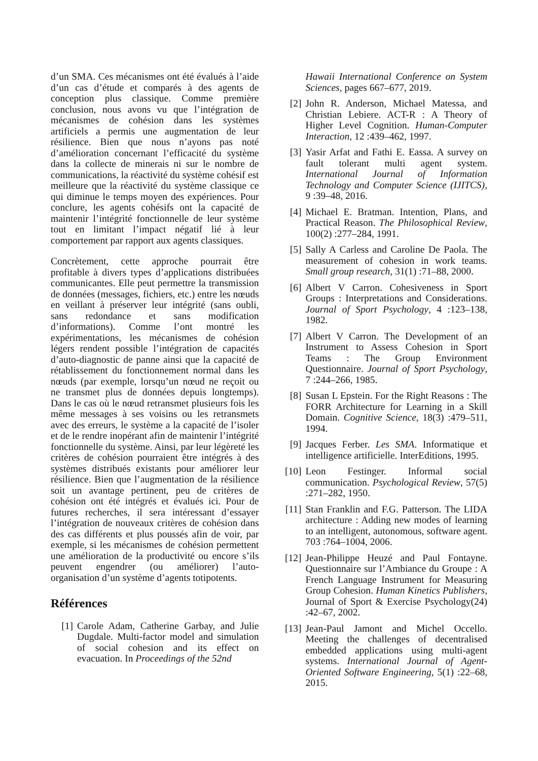d’un SMA. Ces mécanismes ont été évalués à l’aide d’un cas d’étude et comparés à des agents de conception plus classique. Comme première conclusion, nous avons vu que l’intégration de mécanismes de cohésion dans les systèmes artificiels a permis une augmentation de leur résilience. Bien que nous n’ayons pas noté d’amélioration concernant l’efficacité du système dans la collecte de minerais ni sur le nombre de communications, la réactivité du système cohésif est meilleure que la réactivité du système classique ce qui diminue le temps moyen des expériences. Pour conclure, les agents cohésifs ont la capacité de maintenir l’intégrité fonctionnelle de leur système tout en limitant l’impact négatif lié à leur comportement par rapport aux agents classiques.
Concrètement, cette approche pourrait être profitable à divers types d’applications distribuées communicantes. Elle peut permettre la transmission de données (messages, fichiers, etc.) entre les nœuds en veillant à préserver leur intégrité (sans oubli, sans redondance et sans modification d’informations). Comme l’ont montré les expérimentations, les mécanismes de cohésion légers rendent possible l’intégration de capacités d’auto-diagnostic de panne ainsi que la capacité de rétablissement du fonctionnement normal dans les nœuds (par exemple, lorsqu’un nœud ne reçoit ou ne transmet plus de données depuis longtemps). Dans le cas où le nœud retransmet plusieurs fois les même messages à ses voisins ou les retransmets avec des erreurs, le système a la capacité de l’isoler et de le rendre inopérant afin de maintenir l’intégrité fonctionnelle du système. Ainsi, par leur légèreté les critères de cohésion pourraient être intégrés à des systèmes distribués existants pour améliorer leur résilience. Bien que l’augmentation de la résilience soit un avantage pertinent, peu de critères de cohésion ont été intégrés et évalués ici. Pour de futures recherches, il sera intéressant d’essayer l’intégration de nouveaux critères de cohésion dans des cas différents et plus poussés afin de voir, par exemple, si les mécanismes de cohésion permettent une amélioration de la productivité ou encore s’ils peuvent engendrer (ou améliorer) l’auto-organisation d’un système d’agents totipotents.
Références
[1] Carole Adam, Catherine Garbay, and Julie Dugdale. Multi-factor model and simulation of social cohesion and its effect on evacuation. In Proceedings of the 52nd
Hawaii International Conference on System Sciences, pages 667–677, 2019.
[2] John R. Anderson, Michael Matessa, and Christian Lebiere. ACT-R : A Theory of Higher Level Cognition. Human-Computer Interaction, 12 :439–462, 1997.
[3] Yasir Arfat and Fathi E. Eassa. A survey on fault tolerant multi agent system. International Journal of Information Technology and Computer Science (IJITCS), 9 :39–48, 2016.
[4] Michael E. Bratman. Intention, Plans, and Practical Reason. The Philosophical Review, 100(2) :277–284, 1991.
[5] Sally A Carless and Caroline De Paola. The measurement of cohesion in work teams. Small group research, 31(1) :71–88, 2000.
[6] Albert V Carron. Cohesiveness in Sport Groups : Interpretations and Considerations. Journal of Sport Psychology, 4 :123–138, 1982.
[7] Albert V Carron. The Development of an Instrument to Assess Cohesion in Sport Teams : The Group Environment Questionnaire. Journal of Sport Psychology, 7 :244–266, 1985.
[8] Susan L Epstein. For the Right Reasons : The FORR Architecture for Learning in a Skill Domain. Cognitive Science, 18(3) :479–511, 1994.
[9] Jacques Ferber. Les SMA. Informatique et intelligence artificielle. InterEditions, 1995.
[10] Leon Festinger. Informal social communication. Psychological Review, 57(5) :271–282, 1950.
[11] Stan Franklin and F.G. Patterson. The LIDA architecture : Adding new modes of learning to an intelligent, autonomous, software agent. 703 :764–1004, 2006.
[12] Jean-Philippe Heuzé and Paul Fontayne. Questionnaire sur l’Ambiance du Groupe : A French Language Instrument for Measuring Group Cohesion. Human Kinetics Publishers, Journal of Sport & Exercise Psychology(24) :42–67, 2002.
[13] Jean-Paul Jamont and Michel Occello. Meeting the challenges of decentralised embedded applications using multi-agent systems. International Journal of Agent-Oriented Software Engineering, 5(1) :22–68, 2015.